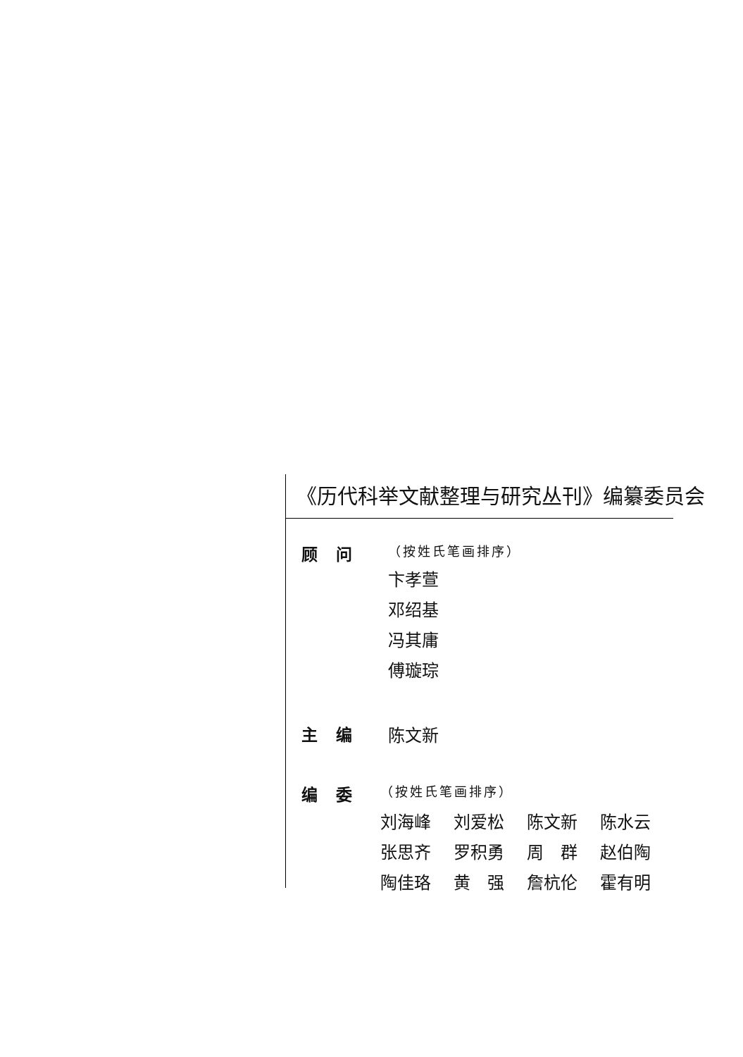《历代科举文献整理与研究丛刊》编纂委员会
顾问
（按姓氏笔画排序）
卞孝萱
邓绍基
冯其庸
傅璇琮
主编 陈文新
编委
（按姓氏笔画排序）
| 刘海峰 | 刘爱松 | 陈文新 | 陈水云 |
| 张思齐 | 罗积勇 | 周 群 | 赵伯陶 |
| 陶佳珞 | 黄 强 | 詹杭伦 | 霍有明 |